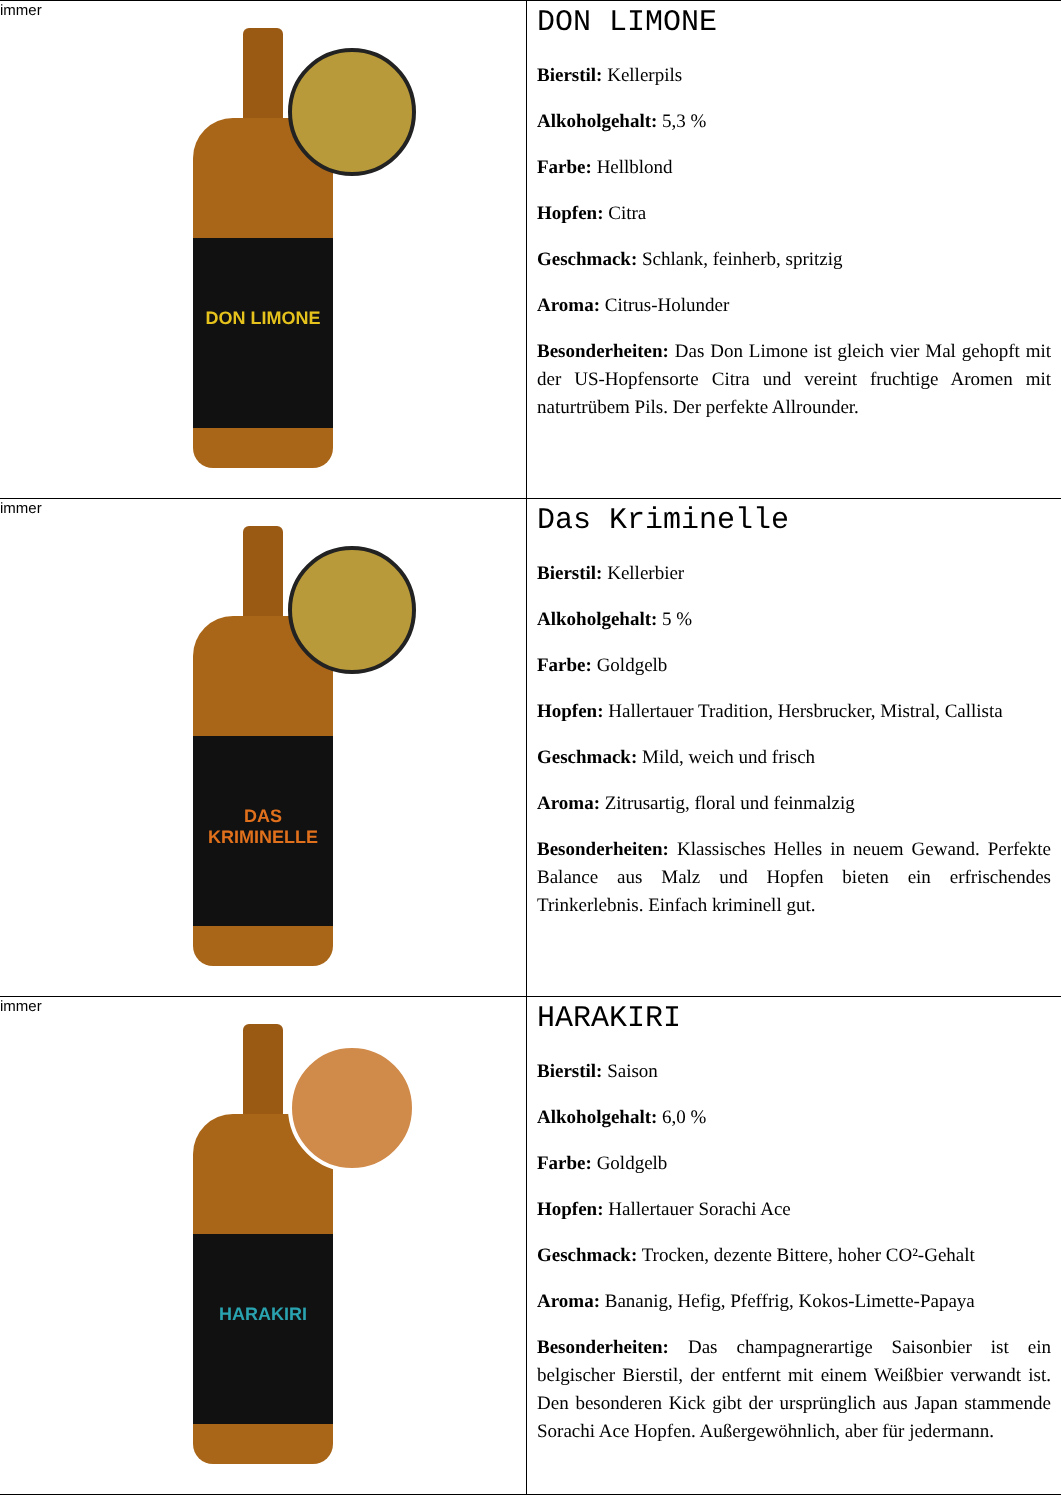| immer DON LIMONE | DON LIMONE Bierstil: Kellerpils Alkoholgehalt: 5,3 % Farbe: Hellblond Hopfen: Citra Geschmack: Schlank, feinherb, spritzig Aroma: Citrus-Holunder Besonderheiten: Das Don Limone ist gleich vier Mal gehopft mit der US-Hopfensorte Citra und vereint fruchtige Aromen mit naturtrübem Pils. Der perfekte Allrounder. |
| immer DAS KRIMINELLE | Das Kriminelle Bierstil: Kellerbier Alkoholgehalt: 5 % Farbe: Goldgelb Hopfen: Hallertauer Tradition, Hersbrucker, Mistral, Callista Geschmack: Mild, weich und frisch Aroma: Zitrusartig, floral und feinmalzig Besonderheiten: Klassisches Helles in neuem Gewand. Perfekte Balance aus Malz und Hopfen bieten ein erfrischendes Trinkerlebnis. Einfach kriminell gut. |
| immer HARAKIRI | HARAKIRI Bierstil: Saison Alkoholgehalt: 6,0 % Farbe: Goldgelb Hopfen: Hallertauer Sorachi Ace Geschmack: Trocken, dezente Bittere, hoher CO²-Gehalt Aroma: Bananig, Hefig, Pfeffrig, Kokos-Limette-Papaya Besonderheiten: Das champagnerartige Saisonbier ist ein belgischer Bierstil, der entfernt mit einem Weißbier verwandt ist. Den besonderen Kick gibt der ursprünglich aus Japan stammende Sorachi Ace Hopfen. Außergewöhnlich, aber für jedermann. |